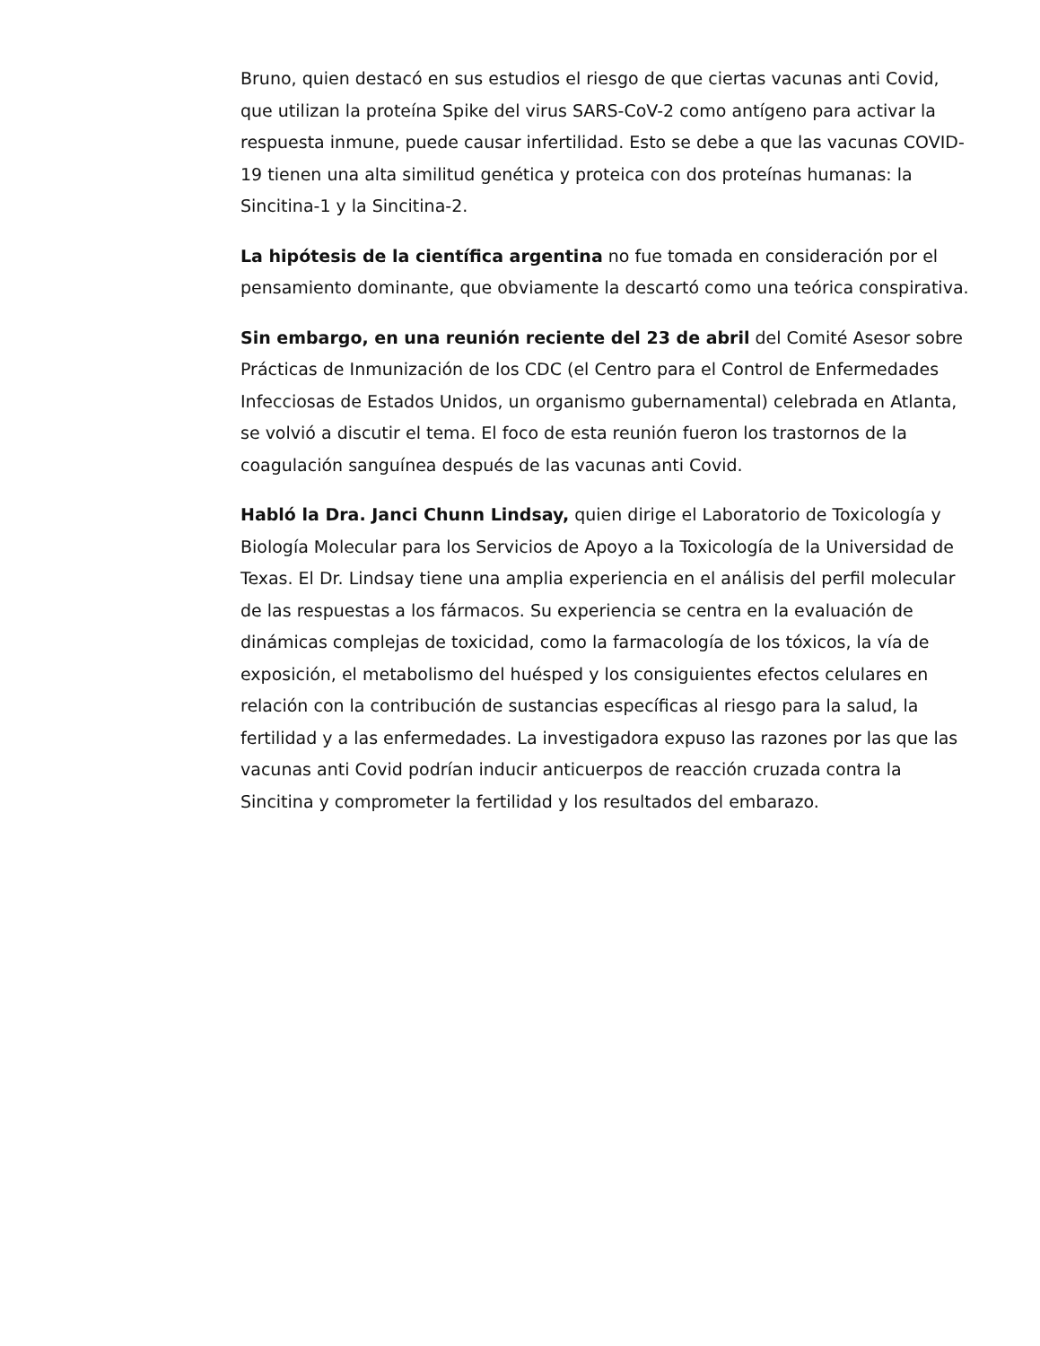Bruno, quien destacó en sus estudios el riesgo de que ciertas vacunas anti Covid, que utilizan la proteína Spike del virus SARS-CoV-2 como antígeno para activar la respuesta inmune, puede causar infertilidad. Esto se debe a que las vacunas COVID-19 tienen una alta similitud genética y proteica con dos proteínas humanas: la Sincitina-1 y la Sincitina-2.
La hipótesis de la científica argentina no fue tomada en consideración por el pensamiento dominante, que obviamente la descartó como una teórica conspirativa.
Sin embargo, en una reunión reciente del 23 de abril del Comité Asesor sobre Prácticas de Inmunización de los CDC (el Centro para el Control de Enfermedades Infecciosas de Estados Unidos, un organismo gubernamental) celebrada en Atlanta, se volvió a discutir el tema. El foco de esta reunión fueron los trastornos de la coagulación sanguínea después de las vacunas anti Covid.
Habló la Dra. Janci Chunn Lindsay, quien dirige el Laboratorio de Toxicología y Biología Molecular para los Servicios de Apoyo a la Toxicología de la Universidad de Texas. El Dr. Lindsay tiene una amplia experiencia en el análisis del perfil molecular de las respuestas a los fármacos. Su experiencia se centra en la evaluación de dinámicas complejas de toxicidad, como la farmacología de los tóxicos, la vía de exposición, el metabolismo del huésped y los consiguientes efectos celulares en relación con la contribución de sustancias específicas al riesgo para la salud, la fertilidad y a las enfermedades. La investigadora expuso las razones por las que las vacunas anti Covid podrían inducir anticuerpos de reacción cruzada contra la Sincitina y comprometer la fertilidad y los resultados del embarazo.